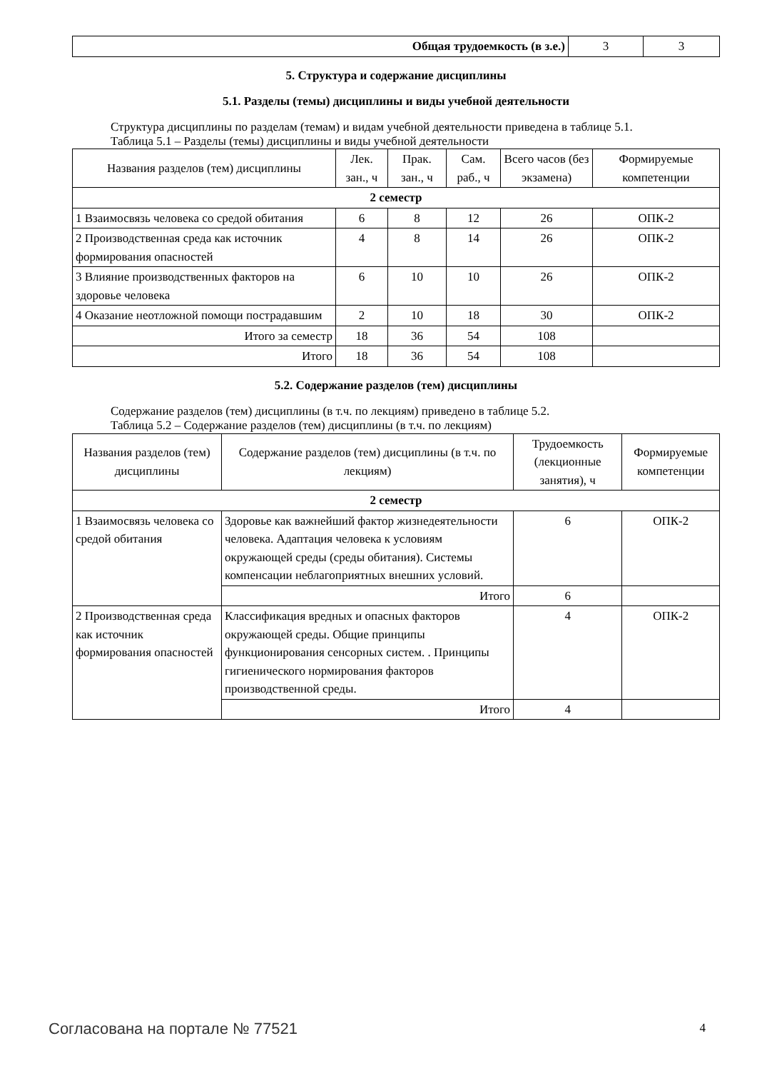| Общая трудоемкость (в з.е.) | 3 | 3 |
5. Структура и содержание дисциплины
5.1. Разделы (темы) дисциплины и виды учебной деятельности
Структура дисциплины по разделам (темам) и видам учебной деятельности приведена в таблице 5.1.
Таблица 5.1 – Разделы (темы) дисциплины и виды учебной деятельности
| Названия разделов (тем) дисциплины | Лек. зан., ч | Прак. зан., ч | Сам. раб., ч | Всего часов (без экзамена) | Формируемые компетенции |
| --- | --- | --- | --- | --- | --- |
| 2 семестр | | | | | |
| 1 Взаимосвязь человека со средой обитания | 6 | 8 | 12 | 26 | ОПК-2 |
| 2 Производственная среда как источник формирования опасностей | 4 | 8 | 14 | 26 | ОПК-2 |
| 3 Влияние производственных факторов на здоровье человека | 6 | 10 | 10 | 26 | ОПК-2 |
| 4 Оказание неотложной помощи пострадавшим | 2 | 10 | 18 | 30 | ОПК-2 |
| Итого за семестр | 18 | 36 | 54 | 108 | |
| Итого | 18 | 36 | 54 | 108 | |
5.2. Содержание разделов (тем) дисциплины
Содержание разделов (тем) дисциплины (в т.ч. по лекциям) приведено в таблице 5.2.
Таблица 5.2 – Содержание разделов (тем) дисциплины (в т.ч. по лекциям)
| Названия разделов (тем) дисциплины | Содержание разделов (тем) дисциплины (в т.ч. по лекциям) | Трудоемкость (лекционные занятия), ч | Формируемые компетенции |
| --- | --- | --- | --- |
| 2 семестр | | | |
| 1 Взаимосвязь человека со средой обитания | Здоровье как важнейший фактор жизнедеятельности человека. Адаптация человека к условиям окружающей среды (среды обитания). Системы компенсации неблагоприятных внешних условий. | 6 | ОПК-2 |
| | Итого | 6 | |
| 2 Производственная среда как источник формирования опасностей | Классификация вредных и опасных факторов окружающей среды. Общие принципы функционирования сенсорных систем. . Принципы гигиенического нормирования факторов производственной среды. | 4 | ОПК-2 |
| | Итого | 4 | |
Согласована на портале № 77521 4